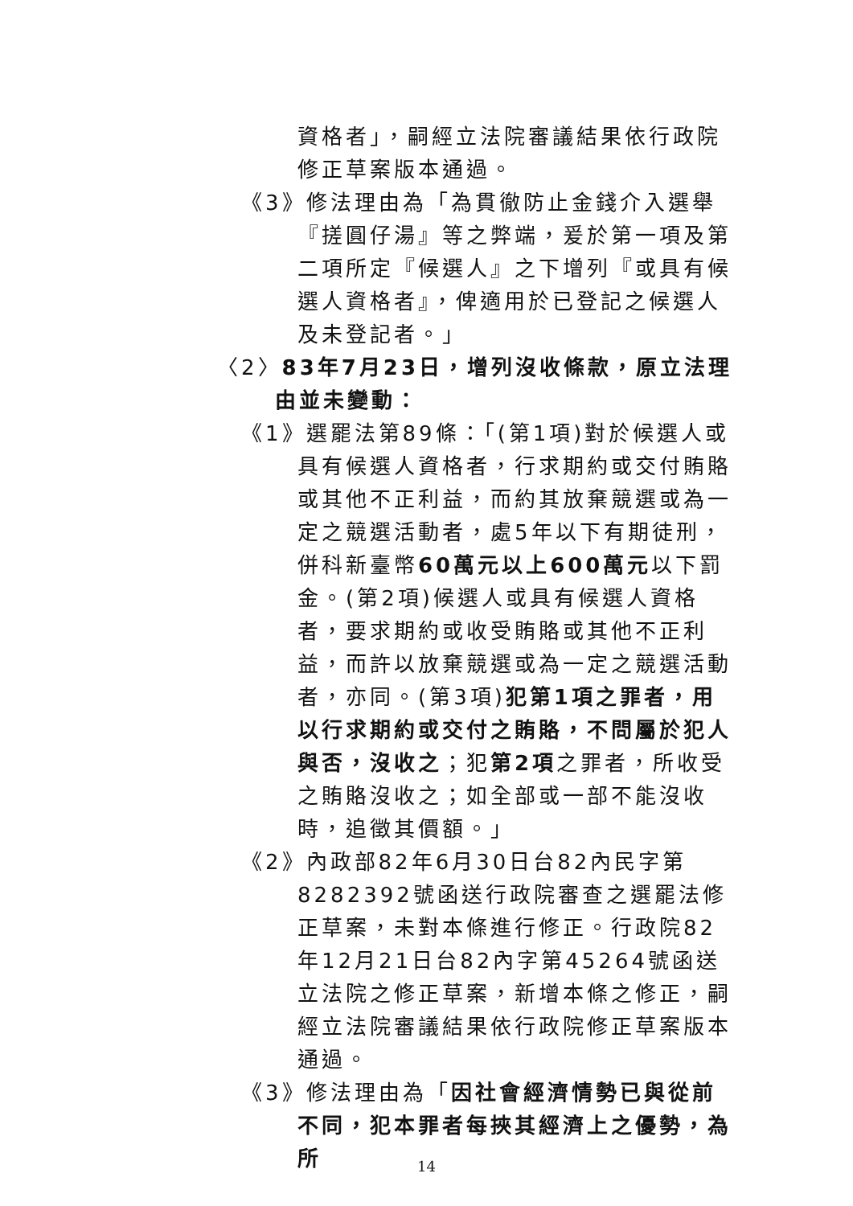資格者」，嗣經立法院審議結果依行政院修正草案版本通過。
《3》修法理由為「為貫徹防止金錢介入選舉『搓圓仔湯』等之弊端，爰於第一項及第二項所定『候選人』之下增列『或具有候選人資格者』，俾適用於已登記之候選人及未登記者。」
〈2〉83年7月23日，增列沒收條款，原立法理由並未變動：
《1》選罷法第89條：「(第1項)對於候選人或具有候選人資格者，行求期約或交付賄賂或其他不正利益，而約其放棄競選或為一定之競選活動者，處5年以下有期徒刑，併科新臺幣60萬元以上600萬元以下罰金。(第2項)候選人或具有候選人資格者，要求期約或收受賄賂或其他不正利益，而許以放棄競選或為一定之競選活動者，亦同。(第3項)犯第1項之罪者，用以行求期約或交付之賄賂，不問屬於犯人與否，沒收之；犯第2項之罪者，所收受之賄賂沒收之；如全部或一部不能沒收時，追徵其價額。」
《2》內政部82年6月30日台82內民字第8282392號函送行政院審查之選罷法修正草案，未對本條進行修正。行政院82年12月21日台82內字第45264號函送立法院之修正草案，新增本條之修正，嗣經立法院審議結果依行政院修正草案版本通過。
《3》修法理由為「因社會經濟情勢已與從前不同，犯本罪者每挾其經濟上之優勢，為所
14